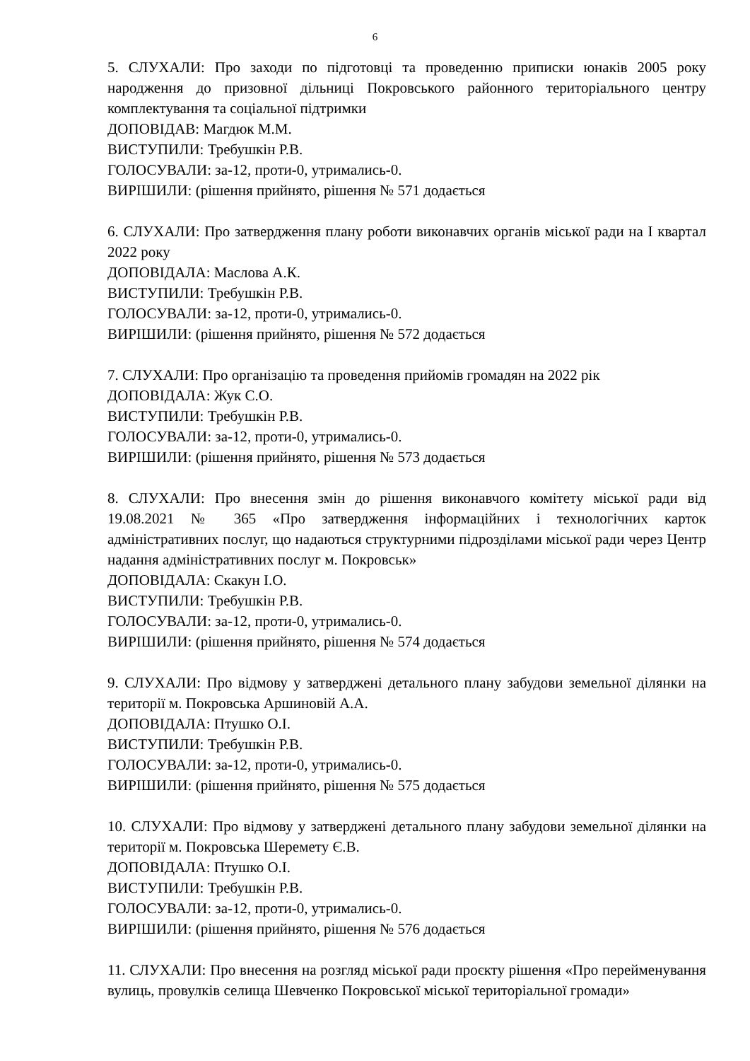6
5. СЛУХАЛИ: Про заходи по підготовці та проведенню приписки юнаків 2005 року народження до призовної дільниці Покровського районного територіального центру комплектування та соціальної підтримки
ДОПОВІДАВ: Магдюк М.М.
ВИСТУПИЛИ: Требушкін Р.В.
ГОЛОСУВАЛИ: за-12, проти-0, утримались-0.
ВИРІШИЛИ: (рішення прийнято, рішення № 571 додається
6. СЛУХАЛИ: Про затвердження плану роботи виконавчих органів міської ради на І квартал 2022 року
ДОПОВІДАЛА: Маслова А.К.
ВИСТУПИЛИ: Требушкін Р.В.
ГОЛОСУВАЛИ: за-12, проти-0, утримались-0.
ВИРІШИЛИ: (рішення прийнято, рішення № 572 додається
7. СЛУХАЛИ: Про організацію та проведення прийомів громадян на 2022 рік
ДОПОВІДАЛА: Жук С.О.
ВИСТУПИЛИ: Требушкін Р.В.
ГОЛОСУВАЛИ: за-12, проти-0, утримались-0.
ВИРІШИЛИ: (рішення прийнято, рішення № 573 додається
8. СЛУХАЛИ: Про внесення змін до рішення виконавчого комітету міської ради від 19.08.2021 № 365 «Про затвердження інформаційних і технологічних карток адміністративних послуг, що надаються структурними підрозділами міської ради через Центр надання адміністративних послуг м. Покровськ»
ДОПОВІДАЛА: Скакун І.О.
ВИСТУПИЛИ: Требушкін Р.В.
ГОЛОСУВАЛИ: за-12, проти-0, утримались-0.
ВИРІШИЛИ: (рішення прийнято, рішення № 574 додається
9. СЛУХАЛИ: Про відмову у затверджені детального плану забудови земельної ділянки на території м. Покровська Аршиновій А.А.
ДОПОВІДАЛА: Птушко О.І.
ВИСТУПИЛИ: Требушкін Р.В.
ГОЛОСУВАЛИ: за-12, проти-0, утримались-0.
ВИРІШИЛИ: (рішення прийнято, рішення № 575 додається
10. СЛУХАЛИ: Про відмову у затверджені детального плану забудови земельної ділянки на території м. Покровська Шеремету Є.В.
ДОПОВІДАЛА: Птушко О.І.
ВИСТУПИЛИ: Требушкін Р.В.
ГОЛОСУВАЛИ: за-12, проти-0, утримались-0.
ВИРІШИЛИ: (рішення прийнято, рішення № 576 додається
11. СЛУХАЛИ: Про внесення на розгляд міської ради проєкту рішення «Про перейменування вулиць, провулків селища Шевченко Покровської міської територіальної громади»